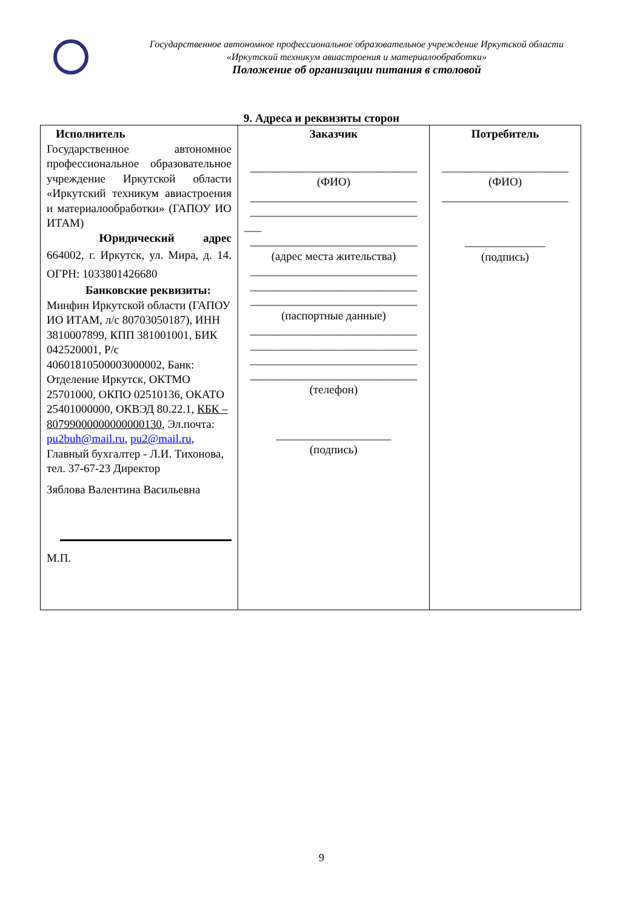Государственное автономное профессиональное образовательное учреждение Иркутской области
«Иркутский техникум авиастроения и материалообработки»
Положение об организации питания в столовой
9. Адреса и реквизиты сторон
| Исполнитель Государственное автономное профессиональное образовательное учреждение Иркутской области «Иркутский техникум авиастроения и материалообработки» (ГАПОУ ИО ИТАМ) Юридический адрес 664002, г. Иркутск, ул. Мира, д. 14. ОГРН: 1033801426680 Банковские реквизиты: Минфин Иркутской области (ГАПОУ ИО ИТАМ, л/с 80703050187), ИНН 3810007899, КПП 381001001, БИК 042520001, Р/с 40601810500003000002, Банк: Отделение Иркутск, ОКТМО 25701000, ОКПО 02510136, ОКАТО 25401000000, ОКВЭД 80.22.1, КБК – 80799000000000000130 , Эл.почта: pu2buh@mail.ru , pu2@mail.ru , Главный бухгалтер - Л.И. Тихонова, тел. 37-67-23 Директор Зяблова Валентина Васильевна М.П. | Заказчик _____________________________ (ФИО) _____________________________ _____________________________ ___ _____________________________ (адрес места жительства) _____________________________ _____________________________ _____________________________ (паспортные данные) _____________________________ _____________________________ _____________________________ _____________________________ (телефон) ____________________ (подпись) | Потребитель ______________________ (ФИО) ______________________ ______________ (подпись) |
9